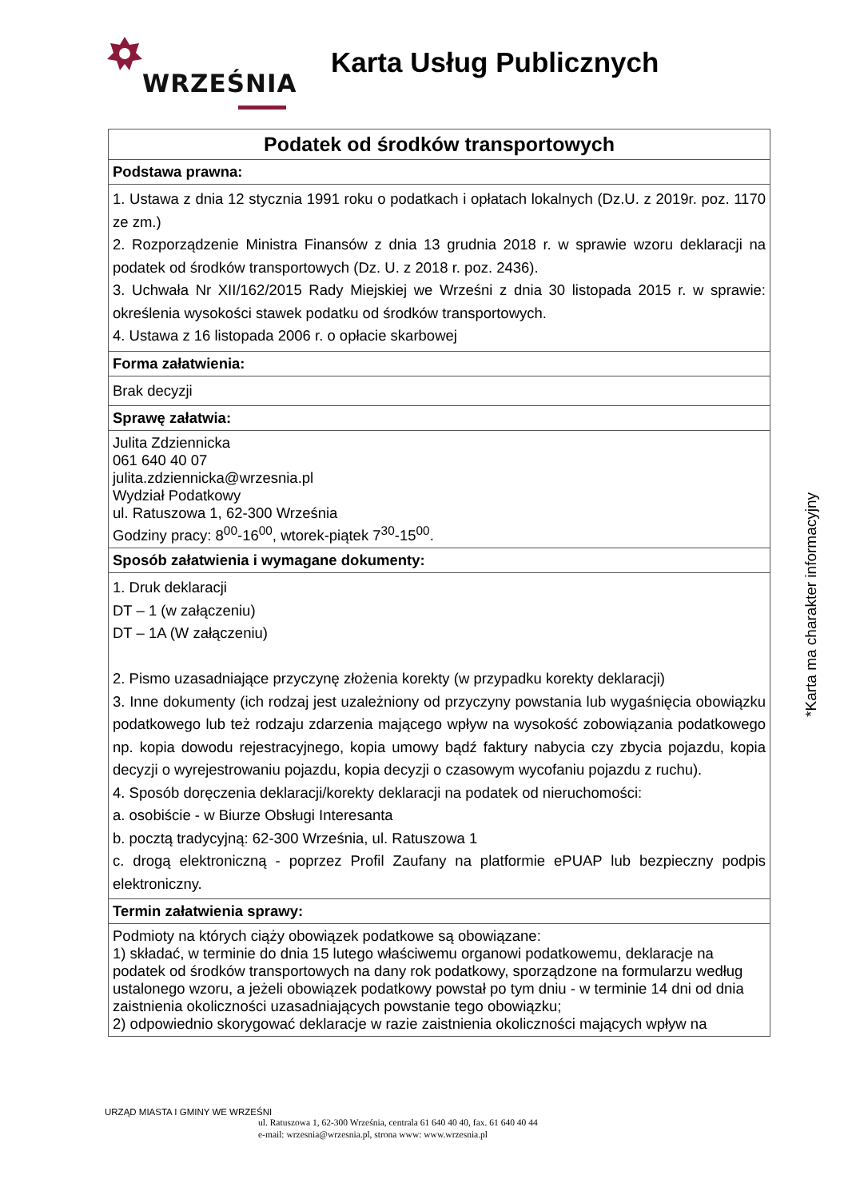WRZEŚNIA
Karta Usług Publicznych
| Podatek od środków transportowych |
| --- |
| Podstawa prawna: |
| 1. Ustawa z dnia 12 stycznia 1991 roku o podatkach i opłatach lokalnych (Dz.U. z 2019r. poz. 1170 ze zm.) 2. Rozporządzenie Ministra Finansów z dnia 13 grudnia 2018 r. w sprawie wzoru deklaracji na podatek od środków transportowych (Dz. U. z 2018 r. poz. 2436). 3. Uchwała Nr XII/162/2015 Rady Miejskiej we Wrześni z dnia 30 listopada 2015 r. w sprawie: określenia wysokości stawek podatku od środków transportowych. 4. Ustawa z 16 listopada 2006 r. o opłacie skarbowej |
| Forma załatwienia: |
| Brak decyzji |
| Sprawę załatwia: |
| Julita Zdziennicka 061 640 40 07 julita.zdziennicka@wrzesnia.pl Wydział Podatkowy ul. Ratuszowa 1, 62-300 Września Godziny pracy: 8<sup>00</sup>-16<sup>00</sup>, wtorek-piątek 7<sup>30</sup>-15<sup>00</sup>. |
| Sposób załatwienia i wymagane dokumenty: |
| 1. Druk deklaracji DT – 1 (w załączeniu) DT – 1A (W załączeniu) 2. Pismo uzasadniające przyczynę złożenia korekty (w przypadku korekty deklaracji) 3. Inne dokumenty (ich rodzaj jest uzależniony od przyczyny powstania lub wygaśnięcia obowiązku podatkowego lub też rodzaju zdarzenia mającego wpływ na wysokość zobowiązania podatkowego np. kopia dowodu rejestracyjnego, kopia umowy bądź faktury nabycia czy zbycia pojazdu, kopia decyzji o wyrejestrowaniu pojazdu, kopia decyzji o czasowym wycofaniu pojazdu z ruchu). 4. Sposób doręczenia deklaracji/korekty deklaracji na podatek od nieruchomości: a. osobiście - w Biurze Obsługi Interesanta b. pocztą tradycyjną: 62-300 Września, ul. Ratuszowa 1 c. drogą elektroniczną - poprzez Profil Zaufany na platformie ePUAP lub bezpieczny podpis elektroniczny. |
| Termin załatwienia sprawy: |
| Podmioty na których ciąży obowiązek podatkowe są obowiązane: 1) składać, w terminie do dnia 15 lutego właściwemu organowi podatkowemu, deklaracje na podatek od środków transportowych na dany rok podatkowy, sporządzone na formularzu według ustalonego wzoru, a jeżeli obowiązek podatkowy powstał po tym dniu - w terminie 14 dni od dnia zaistnienia okoliczności uzasadniających powstanie tego obowiązku; 2) odpowiednio skorygować deklaracje w razie zaistnienia okoliczności mających wpływ na |
*Karta ma charakter informacyjny
URZĄD MIASTA I GMINY WE WRZEŚNI
ul. Ratuszowa 1, 62-300 Września, centrala 61 640 40 40, fax. 61 640 40 44
e-mail: wrzesnia@wrzesnia.pl, strona www: www.wrzesnia.pl